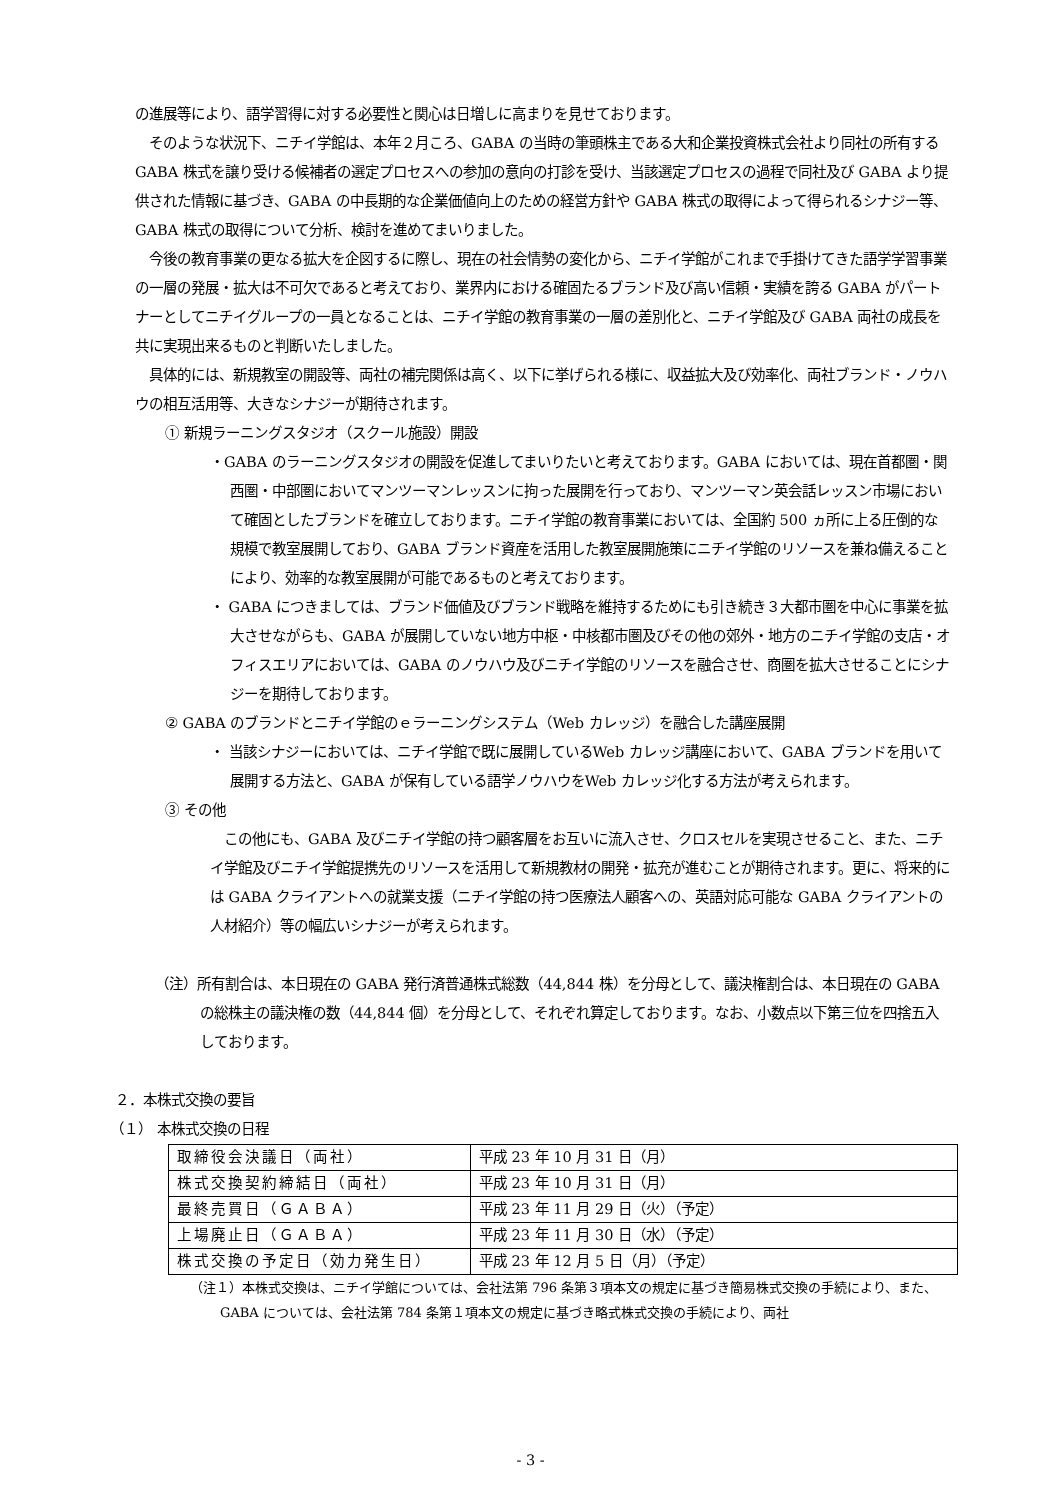の進展等により、語学習得に対する必要性と関心は日増しに高まりを見せております。
　そのような状況下、ニチイ学館は、本年２月ころ、GABA の当時の筆頭株主である大和企業投資株式会社より同社の所有する GABA 株式を譲り受ける候補者の選定プロセスへの参加の意向の打診を受け、当該選定プロセスの過程で同社及び GABA より提供された情報に基づき、GABA の中長期的な企業価値向上のための経営方針や GABA 株式の取得によって得られるシナジー等、GABA 株式の取得について分析、検討を進めてまいりました。
　今後の教育事業の更なる拡大を企図するに際し、現在の社会情勢の変化から、ニチイ学館がこれまで手掛けてきた語学学習事業の一層の発展・拡大は不可欠であると考えており、業界内における確固たるブランド及び高い信頼・実績を誇る GABA がパートナーとしてニチイグループの一員となることは、ニチイ学館の教育事業の一層の差別化と、ニチイ学館及び GABA 両社の成長を共に実現出来るものと判断いたしました。
　具体的には、新規教室の開設等、両社の補完関係は高く、以下に挙げられる様に、収益拡大及び効率化、両社ブランド・ノウハウの相互活用等、大きなシナジーが期待されます。
① 新規ラーニングスタジオ（スクール施設）開設
・GABA のラーニングスタジオの開設を促進してまいりたいと考えております。GABA においては、現在首都圏・関西圏・中部圏においてマンツーマンレッスンに拘った展開を行っており、マンツーマン英会話レッスン市場において確固としたブランドを確立しております。ニチイ学館の教育事業においては、全国約 500 ヵ所に上る圧倒的な規模で教室展開しており、GABA ブランド資産を活用した教室展開施策にニチイ学館のリソースを兼ね備えることにより、効率的な教室展開が可能であるものと考えております。
・ GABA につきましては、ブランド価値及びブランド戦略を維持するためにも引き続き３大都市圏を中心に事業を拡大させながらも、GABA が展開していない地方中枢・中核都市圏及びその他の郊外・地方のニチイ学館の支店・オフィスエリアにおいては、GABA のノウハウ及びニチイ学館のリソースを融合させ、商圏を拡大させることにシナジーを期待しております。
② GABA のブランドとニチイ学館のｅラーニングシステム（Web カレッジ）を融合した講座展開
・ 当該シナジーにおいては、ニチイ学館で既に展開しているWeb カレッジ講座において、GABA ブランドを用いて展開する方法と、GABA が保有している語学ノウハウをWeb カレッジ化する方法が考えられます。
③ その他
　この他にも、GABA 及びニチイ学館の持つ顧客層をお互いに流入させ、クロスセルを実現させること、また、ニチイ学館及びニチイ学館提携先のリソースを活用して新規教材の開発・拡充が進むことが期待されます。更に、将来的には GABA クライアントへの就業支援（ニチイ学館の持つ医療法人顧客への、英語対応可能な GABA クライアントの人材紹介）等の幅広いシナジーが考えられます。
（注）所有割合は、本日現在の GABA 発行済普通株式総数（44,844 株）を分母として、議決権割合は、本日現在の GABA の総株主の議決権の数（44,844 個）を分母として、それぞれ算定しております。なお、小数点以下第三位を四捨五入しております。
２．本株式交換の要旨
（１） 本株式交換の日程
| 取締役会決議日（両社） | 平成 23 年 10 月 31 日（月） |
| 株式交換契約締結日（両社） | 平成 23 年 10 月 31 日（月） |
| 最終売買日（ＧＡＢＡ） | 平成 23 年 11 月 29 日（火）（予定） |
| 上場廃止日（ＧＡＢＡ） | 平成 23 年 11 月 30 日（水）（予定） |
| 株式交換の予定日（効力発生日） | 平成 23 年 12 月 5 日（月）（予定） |
（注１）本株式交換は、ニチイ学館については、会社法第 796 条第３項本文の規定に基づき簡易株式交換の手続により、また、GABA については、会社法第 784 条第１項本文の規定に基づき略式株式交換の手続により、両社
- 3 -